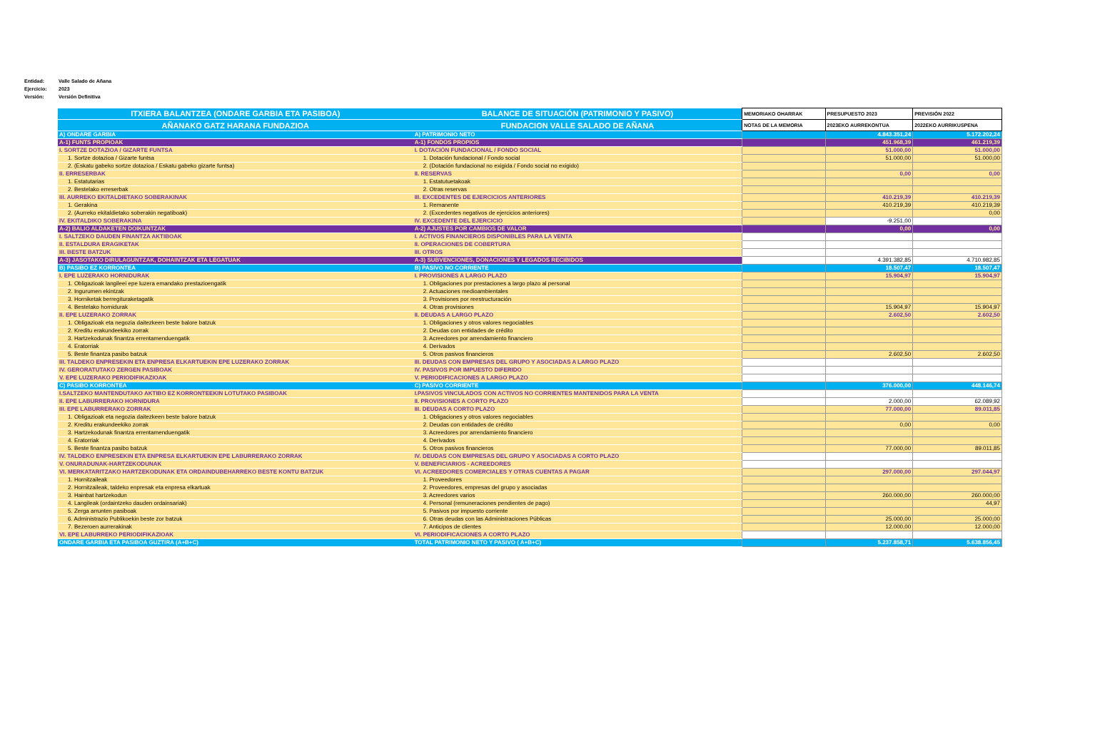Entidad: Valle Salado de Añana
Ejercicio: 2023
Versión: Versión Definitiva
| ITXIERA BALANTZEA (ONDARE GARBIA ETA PASIBOA) | BALANCE DE SITUACIÓN (PATRIMONIO Y PASIVO) | MEMORIAKO OHARRAK | PRESUPUESTO 2023 | PREVISIÓN 2022 |
| --- | --- | --- | --- | --- |
| AÑANAKO GATZ HARANA FUNDAZIOA | FUNDACION VALLE SALADO DE AÑANA | NOTAS DE LA MEMORIA | 2023EKO AURREKONTUA | 2022EKO AURRIKUSPENA |
| A) ONDARE GARBIA | A) PATRIMONIO NETO | | 4.843.351,24 | 5.172.202,24 |
| A-1) FUNTS PROPIOAK | A-1) FONDOS PROPIOS | | 451.968,39 | 461.219,39 |
| I. SORTZE DOTAZIOA / GIZARTE FUNTSA | I. DOTACIÓN FUNDACIONAL / FONDO SOCIAL | | 51.000,00 | 51.000,00 |
| 1. Sortze dotazioa / Gizarte funtsa | 1. Dotación fundacional / Fondo social | | 51.000,00 | 51.000,00 |
| 2. (Eskatu gabeko sortze dotazioa / Eskatu gabeko gizarte funtsa) | 2. (Dotación fundacional no exigida / Fondo social no exigido) | | | |
| II. ERRESERBAK | II. RESERVAS | | 0,00 | 0,00 |
| 1. Estatutarias | 1. Estatutuetakoak | | | |
| 2. Bestelako erreserbak | 2. Otras reservas | | | |
| III. AURREKO EKITALDIETAKO SOBERAKINAK | III. EXCEDENTES DE EJERCICIOS ANTERIORES | | 410.219,39 | 410.219,39 |
| 1. Gerakina | 1. Remanente | | 410.219,39 | 410.219,39 |
| 2. (Aurreko ekitaldietako soberakin negatiboak) | 2. (Excedentes negativos de ejercicios anteriores) | | | 0,00 |
| IV. EKITALDIKO SOBERAKINA | IV. EXCEDENTE DEL EJERCICIO | | -9.251,00 | |
| A-2) BALIO ALDAKETEN DOIKUNTZAK | A-2) AJUSTES POR CAMBIOS DE VALOR | | 0,00 | 0,00 |
| I. SALTZEKO DAUDEN FINANTZA AKTIBOAK | I. ACTIVOS FINANCIEROS DISPONIBLES PARA LA VENTA | | | |
| II. ESTALDURA ERAGIKETAK | II. OPERACIONES DE COBERTURA | | | |
| III. BESTE BATZUK | III. OTROS | | | |
| A-3) JASOTAKO DIRULAGUNTZAK, DOHAINTZAK ETA LEGATUAK | A-3) SUBVENCIONES, DONACIONES Y LEGADOS RECIBIDOS | | 4.391.382,85 | 4.710.982,85 |
| B) PASIBO EZ KORRONTEA | B) PASIVO NO CORRIENTE | | 18.507,47 | 18.507,47 |
| I. EPE LUZERAKO HORNIDURAK | I. PROVISIONES A LARGO PLAZO | | 15.904,97 | 15.904,97 |
| 1. Obligazioak langileei epe luzera emandako prestazioengatik | 1. Obligaciones por prestaciones a largo plazo al personal | | | |
| 2. Ingurumen ekintzak | 2. Actuaciones medioambientales | | | |
| 3. Horniketak berregituraketagatik | 3. Provisiones por reestructuración | | | |
| 4. Bestelako hornidurak | 4. Otras provisiones | | 15.904,97 | 15.904,97 |
| II. EPE LUZERAKO ZORRAK | II. DEUDAS A LARGO PLAZO | | 2.602,50 | 2.602,50 |
| 1. Obligazioak eta negozia daitezkeen beste balore batzuk | 1. Obligaciones y otros valores negociables | | | |
| 2. Kreditu erakundeekiko zorrak | 2. Deudas con entidades de crédito | | | |
| 3. Hartzekodunak finantza errentamenduengatik | 3. Acreedores por arrendamiento financiero | | | |
| 4. Eratorriak | 4. Derivados | | | |
| 5. Beste finantza pasibo batzuk | 5. Otros pasivos financieros | | 2.602,50 | 2.602,50 |
| III. TALDEKO ENPRESEKIN ETA ENPRESA ELKARTUEKIN EPE LUZERAKO ZORRAK | III. DEUDAS CON EMPRESAS DEL GRUPO Y ASOCIADAS A LARGO PLAZO | | | |
| IV. GERORATUTAKO ZERGEN PASIBOAK | IV. PASIVOS POR IMPUESTO DIFERIDO | | | |
| V. EPE LUZERAKO PERIODIFIKAZIOAK | V. PERIODIFICACIONES A LARGO PLAZO | | | |
| C) PASIBO KORRONTEA | C) PASIVO CORRIENTE | | 376.000,00 | 448.146,74 |
| I.SALTZEKO MANTENDUTAKO AKTIBO EZ KORRONTEEKIN LOTUTAKO PASIBOAK | I.PASIVOS VINCULADOS CON ACTIVOS NO CORRIENTES MANTENIDOS PARA LA VENTA | | | |
| II. EPE LABURRERAKO HORNIDURA | II. PROVISIONES A CORTO PLAZO | | 2.000,00 | 62.089,92 |
| III. EPE LABURRERAKO ZORRAK | III. DEUDAS A CORTO PLAZO | | 77.000,00 | 89.011,85 |
| 1. Obligazioak eta negozia daitezkeen beste balore batzuk | 1. Obligaciones y otros valores negociables | | | |
| 2. Kreditu erakundeekiko zorrak | 2. Deudas con entidades de crédito | | 0,00 | 0,00 |
| 3. Hartzekodunak finantza errentamenduengatik | 3. Acreedores por arrendamiento financiero | | | |
| 4. Eratorriak | 4. Derivados | | | |
| 5. Beste finantza pasibo batzuk | 5. Otros pasivos financieros | | 77.000,00 | 89.011,85 |
| IV. TALDEKO ENPRESEKIN ETA ENPRESA ELKARTUEKIN EPE LABURRERAKO ZORRAK | IV. DEUDAS CON EMPRESAS DEL GRUPO Y ASOCIADAS A CORTO PLAZO | | | |
| V. ONURADUNAK-HARTZEKODUNAK | V. BENEFICIARIOS - ACREEDORES | | | |
| VI. MERKATARITZAKO HARTZEKODUNAK ETA ORDAINDUBEHARREKO BESTE KONTU BATZUK | VI. ACREEDORES COMERCIALES Y OTRAS CUENTAS A PAGAR | | 297.000,00 | 297.044,97 |
| 1. Hornitzaileak | 1. Proveedores | | | |
| 2. Hornitzaileak, taldeko enpresak eta enpresa elkartuak | 2. Proveedores, empresas del grupo y asociadas | | | |
| 3. Hainbat hartzekodun | 3. Acreedores varios | | 260.000,00 | 260.000,00 |
| 4. Langileak (ordaintzeko dauden ordainsariak) | 4. Personal (remuneraciones pendientes de pago) | | | 44,97 |
| 5. Zerga arrunten pasiboak | 5. Pasivos por impuesto corriente | | | |
| 6. Administrazio Publikoekin beste zor batzuk | 6. Otras deudas con las Administraciones Públicas | | 25.000,00 | 25.000,00 |
| 7. Bezeroen aurrerakinak | 7. Anticipos de clientes | | 12.000,00 | 12.000,00 |
| VI. EPE LABURREKO PERIODIFIKAZIOAK | VI. PERIODIFICACIONES A CORTO PLAZO | | | |
| ONDARE GARBIA ETA PASIBOA GUZTIRA (A+B+C) | TOTAL PATRIMONIO NETO Y PASIVO ( A+B+C) | | 5.237.858,71 | 5.638.856,45 |